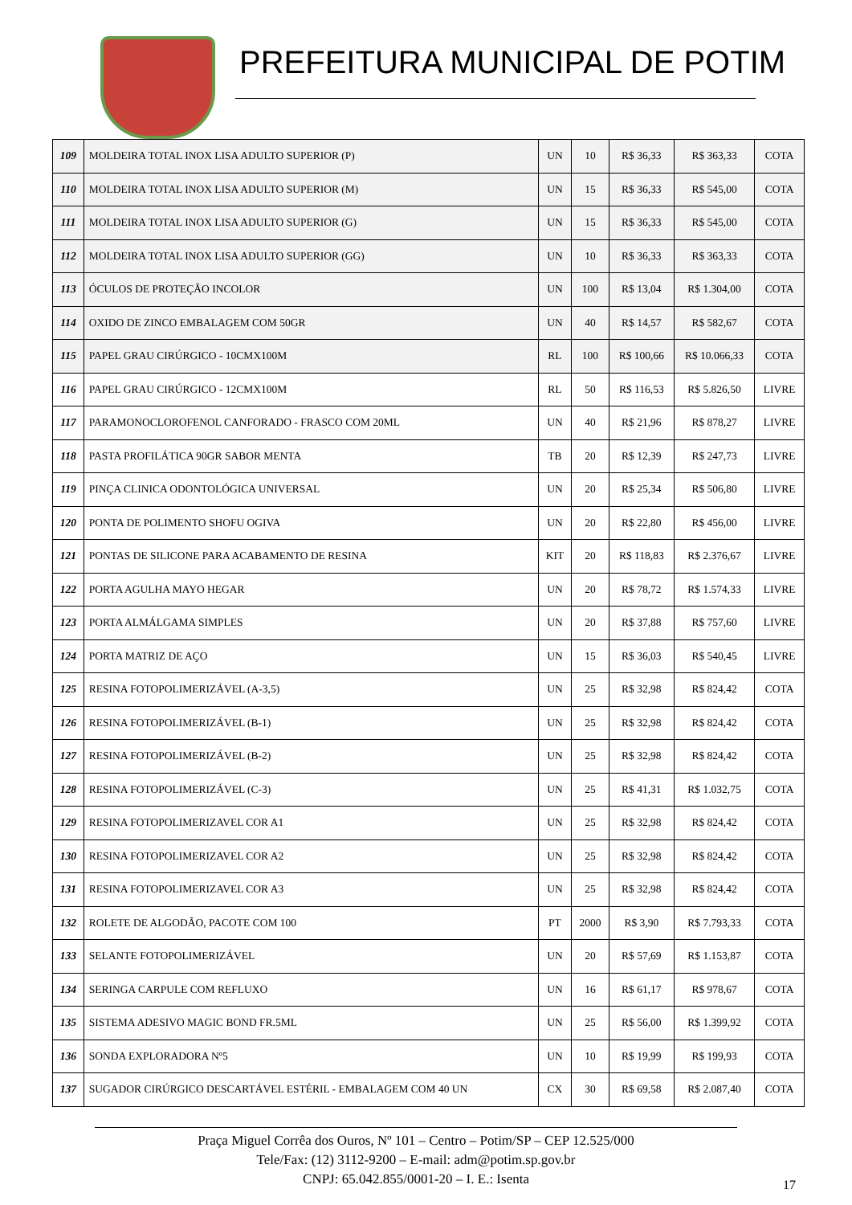PREFEITURA MUNICIPAL DE POTIM
| 109 | MOLDEIRA TOTAL INOX LISA ADULTO SUPERIOR (P) | UN | 10 | R$ 36,33 | R$ 363,33 | COTA |
| 110 | MOLDEIRA TOTAL INOX LISA ADULTO SUPERIOR (M) | UN | 15 | R$ 36,33 | R$ 545,00 | COTA |
| 111 | MOLDEIRA TOTAL INOX LISA ADULTO SUPERIOR (G) | UN | 15 | R$ 36,33 | R$ 545,00 | COTA |
| 112 | MOLDEIRA TOTAL INOX LISA ADULTO SUPERIOR (GG) | UN | 10 | R$ 36,33 | R$ 363,33 | COTA |
| 113 | ÓCULOS DE PROTEÇÃO INCOLOR | UN | 100 | R$ 13,04 | R$ 1.304,00 | COTA |
| 114 | OXIDO DE ZINCO EMBALAGEM COM 50GR | UN | 40 | R$ 14,57 | R$ 582,67 | COTA |
| 115 | PAPEL GRAU CIRÚRGICO - 10CMX100M | RL | 100 | R$ 100,66 | R$ 10.066,33 | COTA |
| 116 | PAPEL GRAU CIRÚRGICO - 12CMX100M | RL | 50 | R$ 116,53 | R$ 5.826,50 | LIVRE |
| 117 | PARAMONOCLOROFENOL CANFORADO - FRASCO COM 20ML | UN | 40 | R$ 21,96 | R$ 878,27 | LIVRE |
| 118 | PASTA PROFILÁTICA 90GR SABOR MENTA | TB | 20 | R$ 12,39 | R$ 247,73 | LIVRE |
| 119 | PINÇA CLINICA ODONTOLÓGICA UNIVERSAL | UN | 20 | R$ 25,34 | R$ 506,80 | LIVRE |
| 120 | PONTA DE POLIMENTO SHOFU OGIVA | UN | 20 | R$ 22,80 | R$ 456,00 | LIVRE |
| 121 | PONTAS DE SILICONE PARA ACABAMENTO DE RESINA | KIT | 20 | R$ 118,83 | R$ 2.376,67 | LIVRE |
| 122 | PORTA AGULHA MAYO HEGAR | UN | 20 | R$ 78,72 | R$ 1.574,33 | LIVRE |
| 123 | PORTA ALMÁLGAMA SIMPLES | UN | 20 | R$ 37,88 | R$ 757,60 | LIVRE |
| 124 | PORTA MATRIZ DE AÇO | UN | 15 | R$ 36,03 | R$ 540,45 | LIVRE |
| 125 | RESINA FOTOPOLIMERIZÁVEL (A-3,5) | UN | 25 | R$ 32,98 | R$ 824,42 | COTA |
| 126 | RESINA FOTOPOLIMERIZÁVEL (B-1) | UN | 25 | R$ 32,98 | R$ 824,42 | COTA |
| 127 | RESINA FOTOPOLIMERIZÁVEL (B-2) | UN | 25 | R$ 32,98 | R$ 824,42 | COTA |
| 128 | RESINA FOTOPOLIMERIZÁVEL (C-3) | UN | 25 | R$ 41,31 | R$ 1.032,75 | COTA |
| 129 | RESINA FOTOPOLIMERIZAVEL COR A1 | UN | 25 | R$ 32,98 | R$ 824,42 | COTA |
| 130 | RESINA FOTOPOLIMERIZAVEL COR A2 | UN | 25 | R$ 32,98 | R$ 824,42 | COTA |
| 131 | RESINA FOTOPOLIMERIZAVEL COR A3 | UN | 25 | R$ 32,98 | R$ 824,42 | COTA |
| 132 | ROLETE DE ALGODÃO, PACOTE COM 100 | PT | 2000 | R$ 3,90 | R$ 7.793,33 | COTA |
| 133 | SELANTE FOTOPOLIMERIZÁVEL | UN | 20 | R$ 57,69 | R$ 1.153,87 | COTA |
| 134 | SERINGA CARPULE COM REFLUXO | UN | 16 | R$ 61,17 | R$ 978,67 | COTA |
| 135 | SISTEMA ADESIVO MAGIC BOND FR.5ML | UN | 25 | R$ 56,00 | R$ 1.399,92 | COTA |
| 136 | SONDA EXPLORADORA Nº5 | UN | 10 | R$ 19,99 | R$ 199,93 | COTA |
| 137 | SUGADOR CIRÚRGICO DESCARTÁVEL ESTÉRIL - EMBALAGEM COM 40 UN | CX | 30 | R$ 69,58 | R$ 2.087,40 | COTA |
Praça Miguel Corrêa dos Ouros, Nº 101 – Centro – Potim/SP – CEP 12.525/000
Tele/Fax: (12) 3112-9200 – E-mail: adm@potim.sp.gov.br
CNPJ: 65.042.855/0001-20 – I. E.: Isenta
17